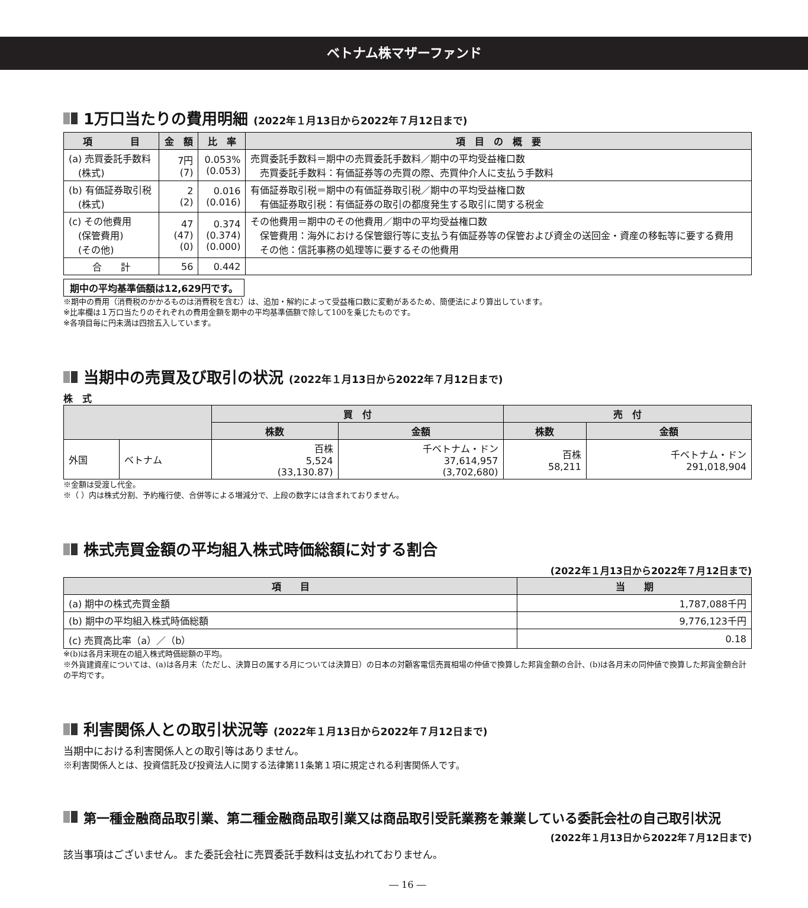ベトナム株マザーファンド
1万口当たりの費用明細 (2022年１月13日から2022年７月12日まで)
| 項 目 | 金 額 | 比 率 | 項 目 の 概 要 |
| --- | --- | --- | --- |
| (a) 売買委託手数料 (株式) | 7円 (7) | 0.053% (0.053) | 売買委託手数料＝期中の売買委託手数料／期中の平均受益権口数 売買委託手数料：有価証券等の売買の際、売買仲介人に支払う手数料 |
| (b) 有価証券取引税 (株式) | 2 (2) | 0.016 (0.016) | 有価証券取引税＝期中の有価証券取引税／期中の平均受益権口数 有価証券取引税：有価証券の取引の都度発生する取引に関する税金 |
| (c) その他費用 (保管費用) (その他) | 47 (47) (0) | 0.374 (0.374) (0.000) | その他費用＝期中のその他費用／期中の平均受益権口数 保管費用：海外における保管銀行等に支払う有価証券等の保管および資金の送回金・資産の移転等に要する費用 その他：信託事務の処理等に要するその他費用 |
| 合 計 | 56 | 0.442 | |
期中の平均基準価額は12,629円です。
※期中の費用（消費税のかかるものは消費税を含む）は、追加・解約によって受益権口数に変動があるため、簡便法により算出しています。
※比率欄は１万口当たりのそれぞれの費用金額を期中の平均基準価額で除して100を乗じたものです。
※各項目毎に円未満は四捨五入しています。
当期中の売買及び取引の状況 (2022年１月13日から2022年７月12日まで)
株　式
| | | 買 付 | | 売 付 | |
| --- | --- | --- | --- | --- | --- |
| | | 株数 | 金額 | 株数 | 金額 |
| 外国 | ベトナム | 百株 5,524 (33,130.87) | 千ベトナム・ドン 37,614,957 (3,702,680) | 百株 58,211 | 千ベトナム・ドン 291,018,904 |
※金額は受渡し代金。
※（ ）内は株式分割、予約権行使、合併等による増減分で、上段の数字には含まれておりません。
株式売買金額の平均組入株式時価総額に対する割合
(2022年１月13日から2022年７月12日まで)
| 項 目 | 当 期 |
| --- | --- |
| (a) 期中の株式売買金額 | 1,787,088千円 |
| (b) 期中の平均組入株式時価総額 | 9,776,123千円 |
| (c) 売買高比率（a）／（b） | 0.18 |
※(b)は各月末現在の組入株式時価総額の平均。
※外貨建資産については、(a)は各月末（ただし、決算日の属する月については決算日）の日本の対顧客電信売買相場の仲値で換算した邦貨金額の合計、(b)は各月末の同仲値で換算した邦貨金額合計の平均です。
利害関係人との取引状況等 (2022年１月13日から2022年７月12日まで)
当期中における利害関係人との取引等はありません。
※利害関係人とは、投資信託及び投資法人に関する法律第11条第１項に規定される利害関係人です。
第一種金融商品取引業、第二種金融商品取引業又は商品取引受託業務を兼業している委託会社の自己取引状況
(2022年１月13日から2022年７月12日まで)
該当事項はございません。また委託会社に売買委託手数料は支払われておりません。
― 16 ―